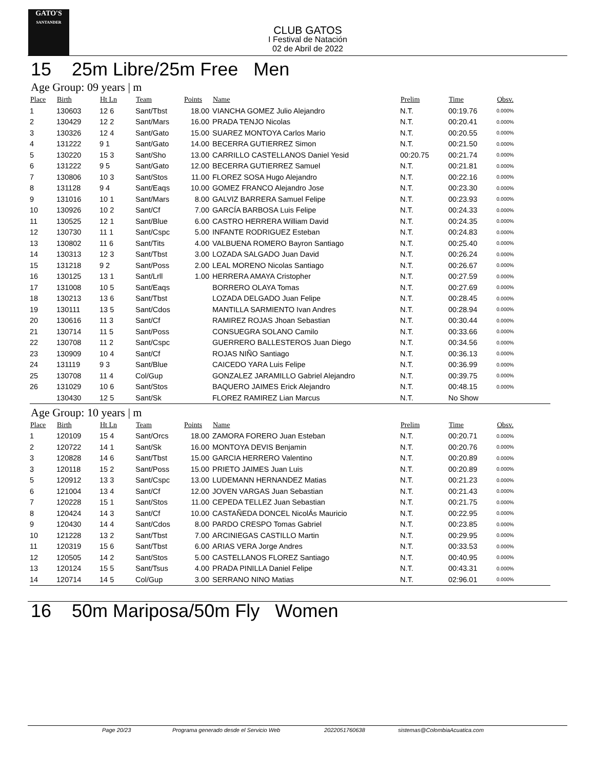GATO'S
SANTANDER
CLUB GATOS
I Festival de Natación
02 de Abril de 2022
15 25m Libre/25m Free Men
Age Group: 09 years | m
| Place | Birth | Ht Ln | Team | Points | Name | Prelim | Time | Obsv. |
| --- | --- | --- | --- | --- | --- | --- | --- | --- |
| 1 | 130603 | 12 6 | Sant/Tbst | 18.00 | VIANCHA GOMEZ Julio Alejandro | N.T. | 00:19.76 | 0.000% |
| 2 | 130429 | 12 2 | Sant/Mars | 16.00 | PRADA TENJO Nicolas | N.T. | 00:20.41 | 0.000% |
| 3 | 130326 | 12 4 | Sant/Gato | 15.00 | SUAREZ MONTOYA Carlos Mario | N.T. | 00:20.55 | 0.000% |
| 4 | 131222 | 9 1 | Sant/Gato | 14.00 | BECERRA GUTIERREZ Simon | N.T. | 00:21.50 | 0.000% |
| 5 | 130220 | 15 3 | Sant/Sho | 13.00 | CARRILLO CASTELLANOS Daniel Yesid | 00:20.75 | 00:21.74 | 0.000% |
| 6 | 131222 | 9 5 | Sant/Gato | 12.00 | BECERRA GUTIERREZ Samuel | N.T. | 00:21.81 | 0.000% |
| 7 | 130806 | 10 3 | Sant/Stos | 11.00 | FLOREZ SOSA Hugo Alejandro | N.T. | 00:22.16 | 0.000% |
| 8 | 131128 | 9 4 | Sant/Eaqs | 10.00 | GOMEZ FRANCO Alejandro Jose | N.T. | 00:23.30 | 0.000% |
| 9 | 131016 | 10 1 | Sant/Mars | 8.00 | GALVIZ BARRERA Samuel Felipe | N.T. | 00:23.93 | 0.000% |
| 10 | 130926 | 10 2 | Sant/Cf | 7.00 | GARCÍA BARBOSA Luis Felipe | N.T. | 00:24.33 | 0.000% |
| 11 | 130525 | 12 1 | Sant/Blue | 6.00 | CASTRO HERRERA William David | N.T. | 00:24.35 | 0.000% |
| 12 | 130730 | 11 1 | Sant/Cspc | 5.00 | INFANTE RODRIGUEZ Esteban | N.T. | 00:24.83 | 0.000% |
| 13 | 130802 | 11 6 | Sant/Tits | 4.00 | VALBUENA ROMERO Bayron Santiago | N.T. | 00:25.40 | 0.000% |
| 14 | 130313 | 12 3 | Sant/Tbst | 3.00 | LOZADA SALGADO Juan David | N.T. | 00:26.24 | 0.000% |
| 15 | 131218 | 9 2 | Sant/Poss | 2.00 | LEAL MORENO Nicolas Santiago | N.T. | 00:26.67 | 0.000% |
| 16 | 130125 | 13 1 | Sant/Lrll | 1.00 | HERRERA AMAYA Cristopher | N.T. | 00:27.59 | 0.000% |
| 17 | 131008 | 10 5 | Sant/Eaqs | | BORRERO OLAYA Tomas | N.T. | 00:27.69 | 0.000% |
| 18 | 130213 | 13 6 | Sant/Tbst | | LOZADA DELGADO Juan Felipe | N.T. | 00:28.45 | 0.000% |
| 19 | 130111 | 13 5 | Sant/Cdos | | MANTILLA SARMIENTO Ivan Andres | N.T. | 00:28.94 | 0.000% |
| 20 | 130616 | 11 3 | Sant/Cf | | RAMIREZ ROJAS Jhoan Sebastian | N.T. | 00:30.44 | 0.000% |
| 21 | 130714 | 11 5 | Sant/Poss | | CONSUEGRA SOLANO Camilo | N.T. | 00:33.66 | 0.000% |
| 22 | 130708 | 11 2 | Sant/Cspc | | GUERRERO BALLESTEROS Juan Diego | N.T. | 00:34.56 | 0.000% |
| 23 | 130909 | 10 4 | Sant/Cf | | ROJAS NIÑO Santiago | N.T. | 00:36.13 | 0.000% |
| 24 | 131119 | 9 3 | Sant/Blue | | CAICEDO YARA Luis Felipe | N.T. | 00:36.99 | 0.000% |
| 25 | 130708 | 11 4 | Col/Gup | | GONZALEZ JARAMILLO Gabriel Alejandro | N.T. | 00:39.75 | 0.000% |
| 26 | 131029 | 10 6 | Sant/Stos | | BAQUERO JAIMES Erick Alejandro | N.T. | 00:48.15 | 0.000% |
| | 130430 | 12 5 | Sant/Sk | | FLOREZ RAMIREZ Lian Marcus | N.T. | No Show | |
Age Group: 10 years | m
| Place | Birth | Ht Ln | Team | Points | Name | Prelim | Time | Obsv. |
| --- | --- | --- | --- | --- | --- | --- | --- | --- |
| 1 | 120109 | 15 4 | Sant/Orcs | 18.00 | ZAMORA FORERO Juan Esteban | N.T. | 00:20.71 | 0.000% |
| 2 | 120722 | 14 1 | Sant/Sk | 16.00 | MONTOYA DEVIS Benjamin | N.T. | 00:20.76 | 0.000% |
| 3 | 120828 | 14 6 | Sant/Tbst | 15.00 | GARCIA HERRERO Valentino | N.T. | 00:20.89 | 0.000% |
| 3 | 120118 | 15 2 | Sant/Poss | 15.00 | PRIETO JAIMES Juan Luis | N.T. | 00:20.89 | 0.000% |
| 5 | 120912 | 13 3 | Sant/Cspc | 13.00 | LUDEMANN HERNANDEZ Matias | N.T. | 00:21.23 | 0.000% |
| 6 | 121004 | 13 4 | Sant/Cf | 12.00 | JOVEN VARGAS Juan Sebastian | N.T. | 00:21.43 | 0.000% |
| 7 | 120228 | 15 1 | Sant/Stos | 11.00 | CEPEDA TELLEZ Juan Sebastian | N.T. | 00:21.75 | 0.000% |
| 8 | 120424 | 14 3 | Sant/Cf | 10.00 | CASTAÑEDA DONCEL NicolÁs Mauricio | N.T. | 00:22.95 | 0.000% |
| 9 | 120430 | 14 4 | Sant/Cdos | 8.00 | PARDO CRESPO Tomas Gabriel | N.T. | 00:23.85 | 0.000% |
| 10 | 121228 | 13 2 | Sant/Tbst | 7.00 | ARCINIEGAS CASTILLO Martin | N.T. | 00:29.95 | 0.000% |
| 11 | 120319 | 15 6 | Sant/Tbst | 6.00 | ARIAS VERA Jorge Andres | N.T. | 00:33.53 | 0.000% |
| 12 | 120505 | 14 2 | Sant/Stos | 5.00 | CASTELLANOS FLOREZ Santiago | N.T. | 00:40.95 | 0.000% |
| 13 | 120124 | 15 5 | Sant/Tsus | 4.00 | PRADA PINILLA Daniel Felipe | N.T. | 00:43.31 | 0.000% |
| 14 | 120714 | 14 5 | Col/Gup | 3.00 | SERRANO NINO Matias | N.T. | 02:96.01 | 0.000% |
16 50m Mariposa/50m Fly Women
Page 20/23 Programa generado desde el Servicio Web 2022051760638 sistemas@ColombiaAcuatica.com